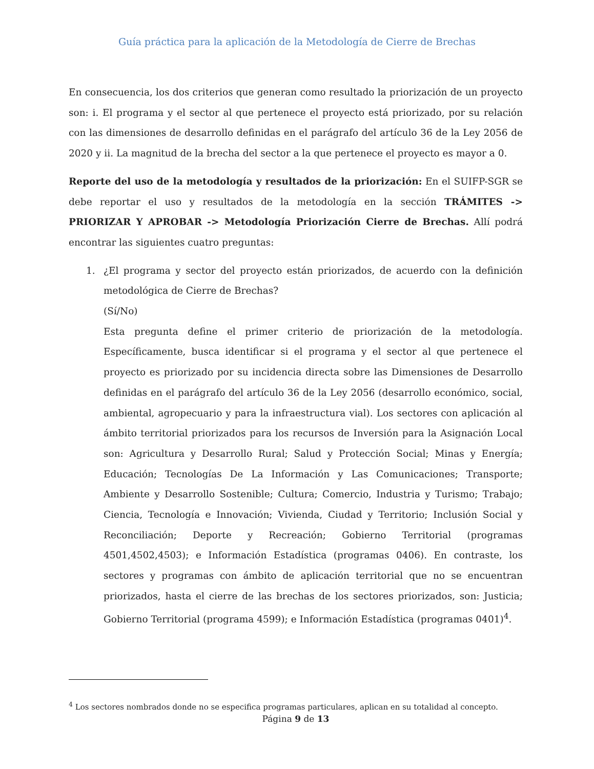Guía práctica para la aplicación de la Metodología de Cierre de Brechas
En consecuencia, los dos criterios que generan como resultado la priorización de un proyecto son: i. El programa y el sector al que pertenece el proyecto está priorizado, por su relación con las dimensiones de desarrollo definidas en el parágrafo del artículo 36 de la Ley 2056 de 2020 y ii. La magnitud de la brecha del sector a la que pertenece el proyecto es mayor a 0.
Reporte del uso de la metodología y resultados de la priorización: En el SUIFP-SGR se debe reportar el uso y resultados de la metodología en la sección TRÁMITES -> PRIORIZAR Y APROBAR -> Metodología Priorización Cierre de Brechas. Allí podrá encontrar las siguientes cuatro preguntas:
1. ¿El programa y sector del proyecto están priorizados, de acuerdo con la definición metodológica de Cierre de Brechas?
(Sí/No)
Esta pregunta define el primer criterio de priorización de la metodología. Específicamente, busca identificar si el programa y el sector al que pertenece el proyecto es priorizado por su incidencia directa sobre las Dimensiones de Desarrollo definidas en el parágrafo del artículo 36 de la Ley 2056 (desarrollo económico, social, ambiental, agropecuario y para la infraestructura vial). Los sectores con aplicación al ámbito territorial priorizados para los recursos de Inversión para la Asignación Local son: Agricultura y Desarrollo Rural; Salud y Protección Social; Minas y Energía; Educación; Tecnologías De La Información y Las Comunicaciones; Transporte; Ambiente y Desarrollo Sostenible; Cultura; Comercio, Industria y Turismo; Trabajo; Ciencia, Tecnología e Innovación; Vivienda, Ciudad y Territorio; Inclusión Social y Reconciliación; Deporte y Recreación; Gobierno Territorial (programas 4501,4502,4503); e Información Estadística (programas 0406). En contraste, los sectores y programas con ámbito de aplicación territorial que no se encuentran priorizados, hasta el cierre de las brechas de los sectores priorizados, son: Justicia; Gobierno Territorial (programa 4599); e Información Estadística (programas 0401)<sup>4</sup>.
<sup>4</sup> Los sectores nombrados donde no se especifica programas particulares, aplican en su totalidad al concepto.
Página 9 de 13